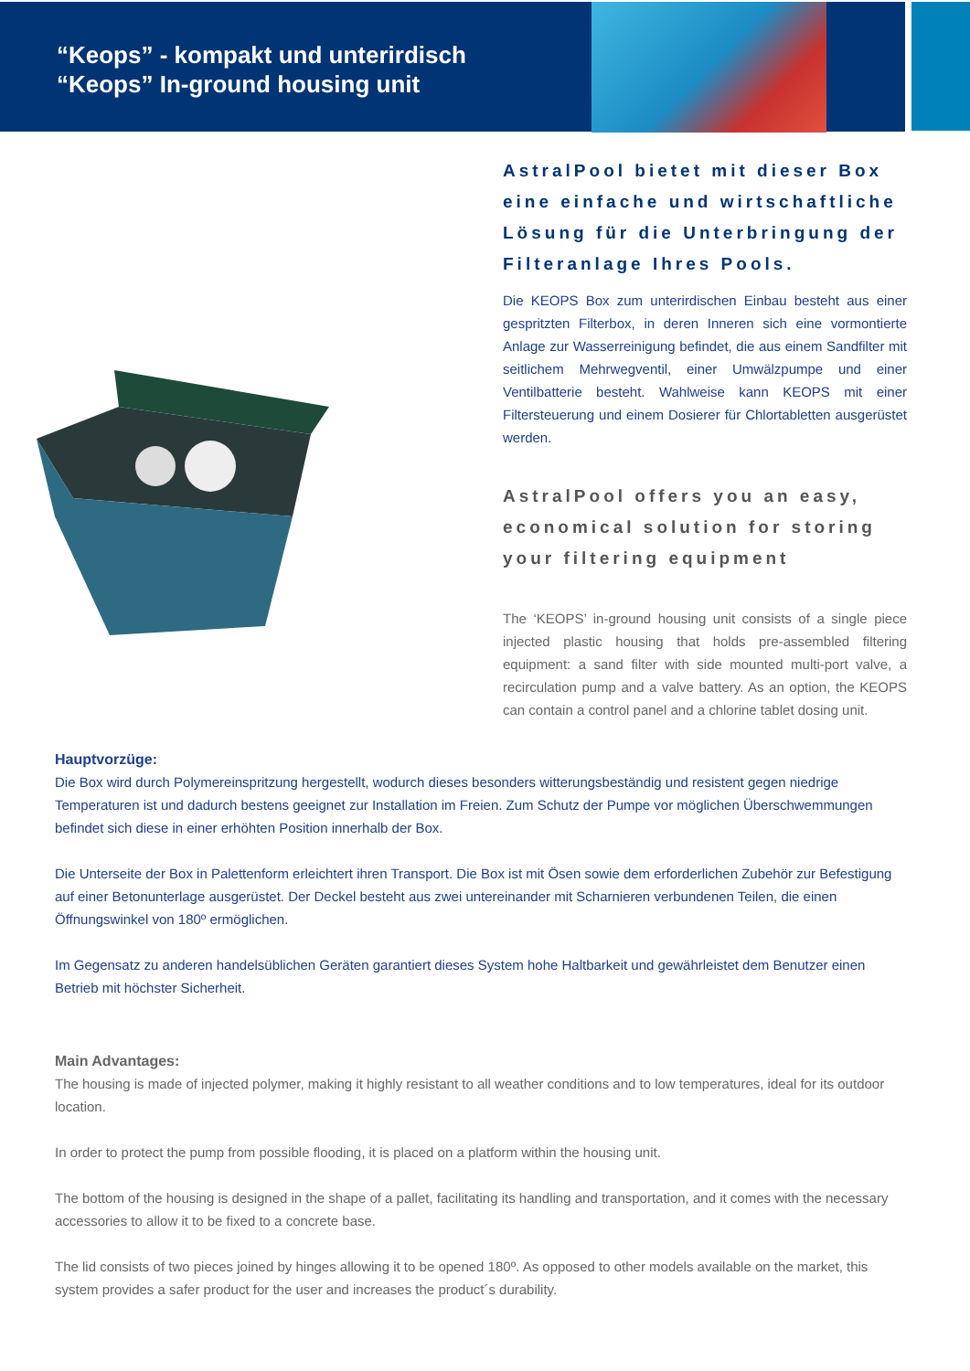“Keops” - kompakt und unterirdisch
“Keops” In-ground housing unit
AstralPool bietet mit dieser Box eine einfache und wirtschaftliche Lösung für die Unterbringung der Filteranlage Ihres Pools.
Die KEOPS Box zum unterirdischen Einbau besteht aus einer gespritzten Filterbox, in deren Inneren sich eine vormontierte Anlage zur Wasserreinigung befindet, die aus einem Sandfilter mit seitlichem Mehrwegventil, einer Umwälzpumpe und einer Ventilbatterie besteht. Wahlweise kann KEOPS mit einer Filtersteuerung und einem Dosierer für Chlortabletten ausgerüstet werden.
AstralPool offers you an easy, economical solution for storing your filtering equipment
The ‘KEOPS’ in-ground housing unit consists of a single piece injected plastic housing that holds pre-assembled filtering equipment: a sand filter with side mounted multi-port valve, a recirculation pump and a valve battery. As an option, the KEOPS can contain a control panel and a chlorine tablet dosing unit.
Hauptvorzüge:
Die Box wird durch Polymereinspritzung hergestellt, wodurch dieses besonders witterungsbeständig und resistent gegen niedrige Temperaturen ist und dadurch bestens geeignet zur Installation im Freien. Zum Schutz der Pumpe vor möglichen Überschwemmungen befindet sich diese in einer erhöhten Position innerhalb der Box.
Die Unterseite der Box in Palettenform erleichtert ihren Transport. Die Box ist mit Ösen sowie dem erforderlichen Zubehör zur Befestigung auf einer Betonunterlage ausgerüstet. Der Deckel besteht aus zwei untereinander mit Scharnieren verbundenen Teilen, die einen Öffnungswinkel von 180º ermöglichen.
Im Gegensatz zu anderen handelsüblichen Geräten garantiert dieses System hohe Haltbarkeit und gewährleistet dem Benutzer einen Betrieb mit höchster Sicherheit.
Main Advantages:
The housing is made of injected polymer, making it highly resistant to all weather conditions and to low temperatures, ideal for its outdoor location.
In order to protect the pump from possible flooding, it is placed on a platform within the housing unit.
The bottom of the housing is designed in the shape of a pallet, facilitating its handling and transportation, and it comes with the necessary accessories to allow it to be fixed to a concrete base.
The lid consists of two pieces joined by hinges allowing it to be opened 180º. As opposed to other models available on the market, this system provides a safer product for the user and increases the product´s durability.